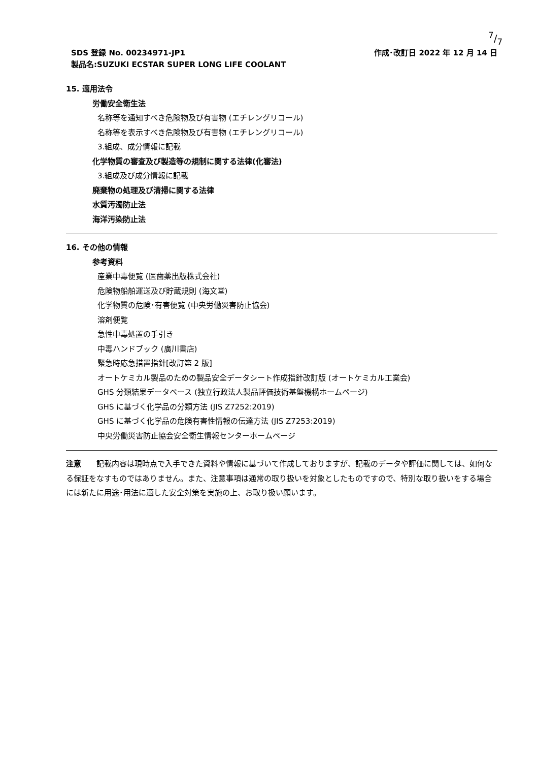7/7
SDS 登録 No. 00234971-JP1 作成･改訂日 2022 年 12 月 14 日
製品名:SUZUKI ECSTAR SUPER LONG LIFE COOLANT
15. 適用法令
労働安全衛生法
名称等を通知すべき危険物及び有害物 (エチレングリコール)
名称等を表示すべき危険物及び有害物 (エチレングリコール)
3.組成、成分情報に記載
化学物質の審査及び製造等の規制に関する法律(化審法)
3.組成及び成分情報に記載
廃棄物の処理及び清掃に関する法律
水質汚濁防止法
海洋汚染防止法
16. その他の情報
参考資料
産業中毒便覧 (医歯薬出版株式会社)
危険物船舶運送及び貯蔵規則 (海文堂)
化学物質の危険･有害便覧 (中央労働災害防止協会)
溶剤便覧
急性中毒処置の手引き
中毒ハンドブック (廣川書店)
緊急時応急措置指針[改訂第 2 版]
オートケミカル製品のための製品安全データシート作成指針改訂版 (オートケミカル工業会)
GHS 分類結果データベース (独立行政法人製品評価技術基盤機構ホームページ)
GHS に基づく化学品の分類方法 (JIS Z7252:2019)
GHS に基づく化学品の危険有害性情報の伝達方法 (JIS Z7253:2019)
中央労働災害防止協会安全衛生情報センターホームページ
注意　　記載内容は現時点で入手できた資料や情報に基づいて作成しておりますが、記載のデータや評価に関しては、如何なる保証をなすものではありません。また、注意事項は通常の取り扱いを対象としたものですので、特別な取り扱いをする場合には新たに用途･用法に適した安全対策を実施の上、お取り扱い願います。